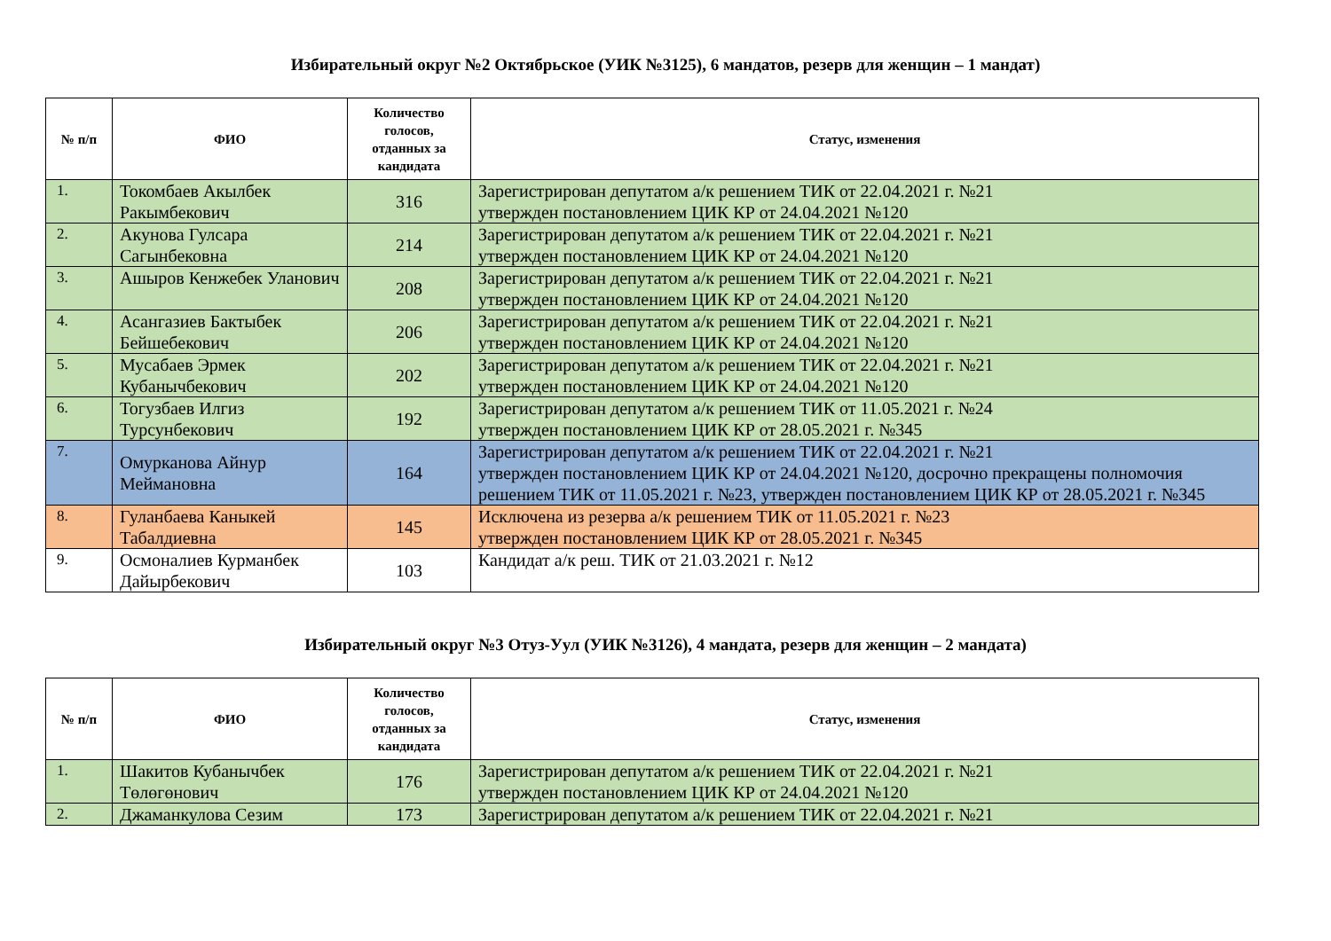Избирательный округ №2 Октябрьское (УИК №3125), 6 мандатов, резерв для женщин – 1 мандат)
| № п/п | ФИО | Количество голосов, отданных за кандидата | Статус, изменения |
| --- | --- | --- | --- |
| 1. | Токомбаев Акылбек Ракымбекович | 316 | Зарегистрирован депутатом а/к решением ТИК от 22.04.2021 г. №21 утвержден постановлением ЦИК КР от 24.04.2021 №120 |
| 2. | Акунова Гулсара Сагынбековна | 214 | Зарегистрирован депутатом а/к решением ТИК от 22.04.2021 г. №21 утвержден постановлением ЦИК КР от 24.04.2021 №120 |
| 3. | Ашыров Кенжебек Уланович | 208 | Зарегистрирован депутатом а/к решением ТИК от 22.04.2021 г. №21 утвержден постановлением ЦИК КР от 24.04.2021 №120 |
| 4. | Асангазиев Бактыбек Бейшебекович | 206 | Зарегистрирован депутатом а/к решением ТИК от 22.04.2021 г. №21 утвержден постановлением ЦИК КР от 24.04.2021 №120 |
| 5. | Мусабаев Эрмек Кубанычбекович | 202 | Зарегистрирован депутатом а/к решением ТИК от 22.04.2021 г. №21 утвержден постановлением ЦИК КР от 24.04.2021 №120 |
| 6. | Тогузбаев Илгиз Турсунбекович | 192 | Зарегистрирован депутатом а/к решением ТИК от 11.05.2021 г. №24 утвержден постановлением ЦИК КР от 28.05.2021 г. №345 |
| 7. | Омурканова Айнур Меймановна | 164 | Зарегистрирован депутатом а/к решением ТИК от 22.04.2021 г. №21 утвержден постановлением ЦИК КР от 24.04.2021 №120, досрочно прекращены полномочия решением ТИК от 11.05.2021 г. №23, утвержден постановлением ЦИК КР от 28.05.2021 г. №345 |
| 8. | Гуланбаева Каныкей Табалдиевна | 145 | Исключена из резерва а/к решением ТИК от 11.05.2021 г. №23 утвержден постановлением ЦИК КР от 28.05.2021 г. №345 |
| 9. | Осмоналиев Курманбек Дайырбекович | 103 | Кандидат а/к реш. ТИК от 21.03.2021 г. №12 |
Избирательный округ №3 Отуз-Уул (УИК №3126), 4 мандата, резерв для женщин – 2 мандата)
| № п/п | ФИО | Количество голосов, отданных за кандидата | Статус, изменения |
| --- | --- | --- | --- |
| 1. | Шакитов Кубанычбек Төлөгөнович | 176 | Зарегистрирован депутатом а/к решением ТИК от 22.04.2021 г. №21 утвержден постановлением ЦИК КР от 24.04.2021 №120 |
| 2. | Джаманкулова Сезим | 173 | Зарегистрирован депутатом а/к решением ТИК от 22.04.2021 г. №21 |